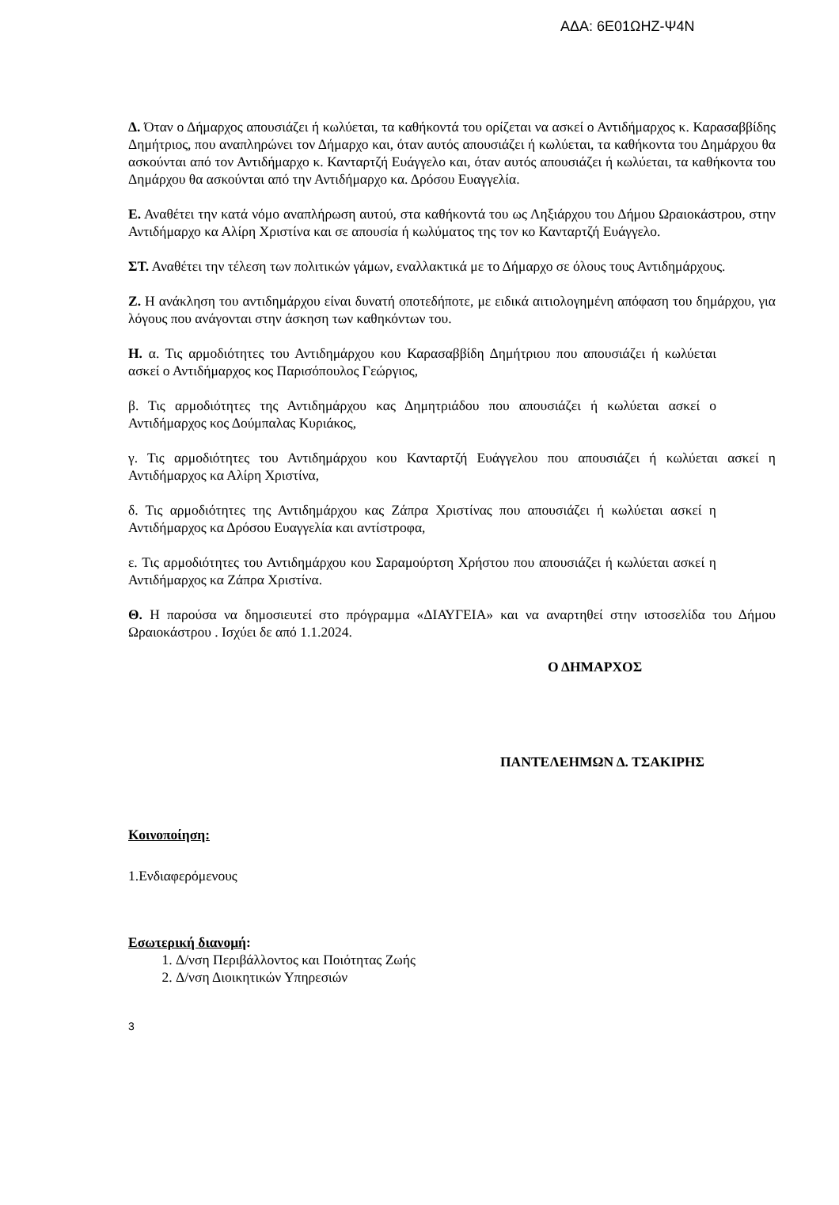ΑΔΑ: 6Ε01ΩΗΖ-Ψ4Ν
Δ. Όταν ο Δήμαρχος απουσιάζει ή κωλύεται, τα καθήκοντά του ορίζεται να ασκεί ο Αντιδήμαρχος κ. Καρασαββίδης Δημήτριος, που αναπληρώνει τον Δήμαρχο και, όταν αυτός απουσιάζει ή κωλύεται, τα καθήκοντα του Δημάρχου θα ασκούνται από τον Αντιδήμαρχο κ. Κανταρτζή Ευάγγελο και, όταν αυτός απουσιάζει ή κωλύεται, τα καθήκοντα του Δημάρχου θα ασκούνται από την Αντιδήμαρχο κα. Δρόσου Ευαγγελία.
Ε. Αναθέτει την κατά νόμο αναπλήρωση αυτού, στα καθήκοντά του ως Ληξιάρχου του Δήμου Ωραιοκάστρου, στην Αντιδήμαρχο κα Αλίρη Χριστίνα και σε απουσία ή κωλύματος της τον κο Κανταρτζή Ευάγγελο.
ΣΤ. Αναθέτει την τέλεση των πολιτικών γάμων, εναλλακτικά με το Δήμαρχο σε όλους τους Αντιδημάρχους.
Ζ. Η ανάκληση του αντιδημάρχου είναι δυνατή οποτεδήποτε, με ειδικά αιτιολογημένη απόφαση του δημάρχου, για λόγους που ανάγονται στην άσκηση των καθηκόντων του.
Η. α. Τις αρμοδιότητες του Αντιδημάρχου κου Καρασαββίδη Δημήτριου που απουσιάζει ή κωλύεται ασκεί ο Αντιδήμαρχος κος Παρισόπουλος Γεώργιος,
β. Τις αρμοδιότητες της Αντιδημάρχου κας Δημητριάδου που απουσιάζει ή κωλύεται ασκεί ο Αντιδήμαρχος κος Δούμπαλας Κυριάκος,
γ. Τις αρμοδιότητες του Αντιδημάρχου κου Κανταρτζή Ευάγγελου που απουσιάζει ή κωλύεται ασκεί η Αντιδήμαρχος κα Αλίρη Χριστίνα,
δ. Τις αρμοδιότητες της Αντιδημάρχου κας Ζάπρα Χριστίνας που απουσιάζει ή κωλύεται ασκεί η Αντιδήμαρχος κα Δρόσου Ευαγγελία και αντίστροφα,
ε. Τις αρμοδιότητες του Αντιδημάρχου κου Σαραμούρτση Χρήστου που απουσιάζει ή κωλύεται ασκεί η Αντιδήμαρχος κα Ζάπρα Χριστίνα.
Θ. Η παρούσα να δημοσιευτεί στο πρόγραμμα «ΔΙΑΥΓΕΙΑ» και να αναρτηθεί στην ιστοσελίδα του Δήμου Ωραιοκάστρου . Ισχύει δε από 1.1.2024.
Ο ΔΗΜΑΡΧΟΣ
ΠΑΝΤΕΛΕΗΜΩΝ Δ. ΤΣΑΚΙΡΗΣ
Κοινοποίηση:
1.Ενδιαφερόμενους
Εσωτερική διανομή:
1. Δ/νση Περιβάλλοντος και Ποιότητας Ζωής
2. Δ/νση Διοικητικών Υπηρεσιών
3